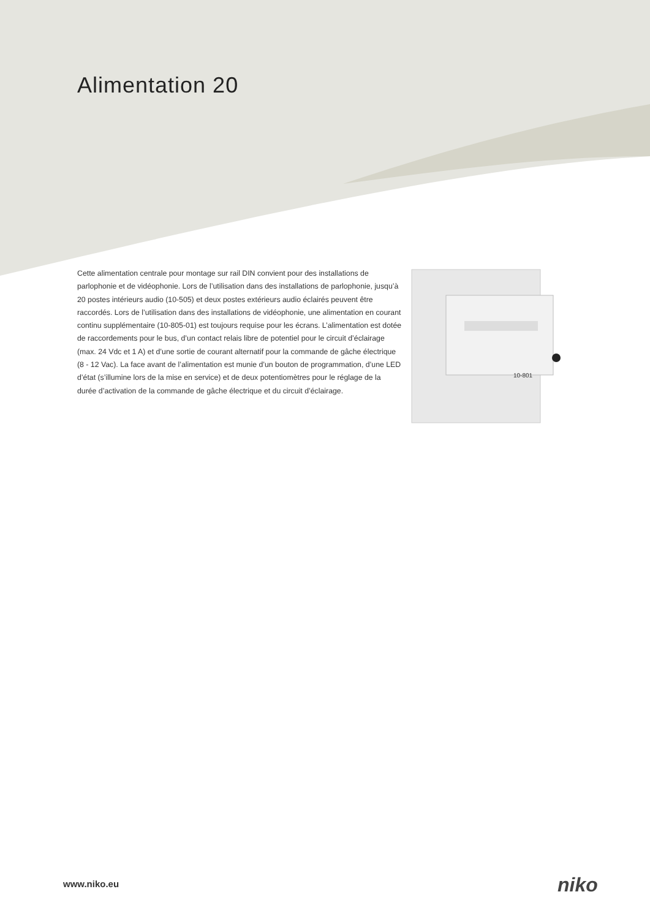Alimentation 20
Cette alimentation centrale pour montage sur rail DIN convient pour des installations de parlophonie et de vidéophonie. Lors de l’utilisation dans des installations de parlophonie, jusqu’à 20 postes intérieurs audio (10-505) et deux postes extérieurs audio éclairés peuvent être raccordés. Lors de l’utilisation dans des installations de vidéophonie, une alimentation en courant continu supplémentaire (10-805-01) est toujours requise pour les écrans. L’alimentation est dotée de raccordements pour le bus, d’un contact relais libre de potentiel pour le circuit d’éclairage (max. 24 Vdc et 1 A) et d’une sortie de courant alternatif pour la commande de gâche électrique (8 - 12 Vac). La face avant de l’alimentation est munie d’un bouton de programmation, d’une LED d’état (s’illumine lors de la mise en service) et de deux potentiomètres pour le réglage de la durée d’activation de la commande de gâche électrique et du circuit d’éclairage.
10-801
www.niko.eu niko